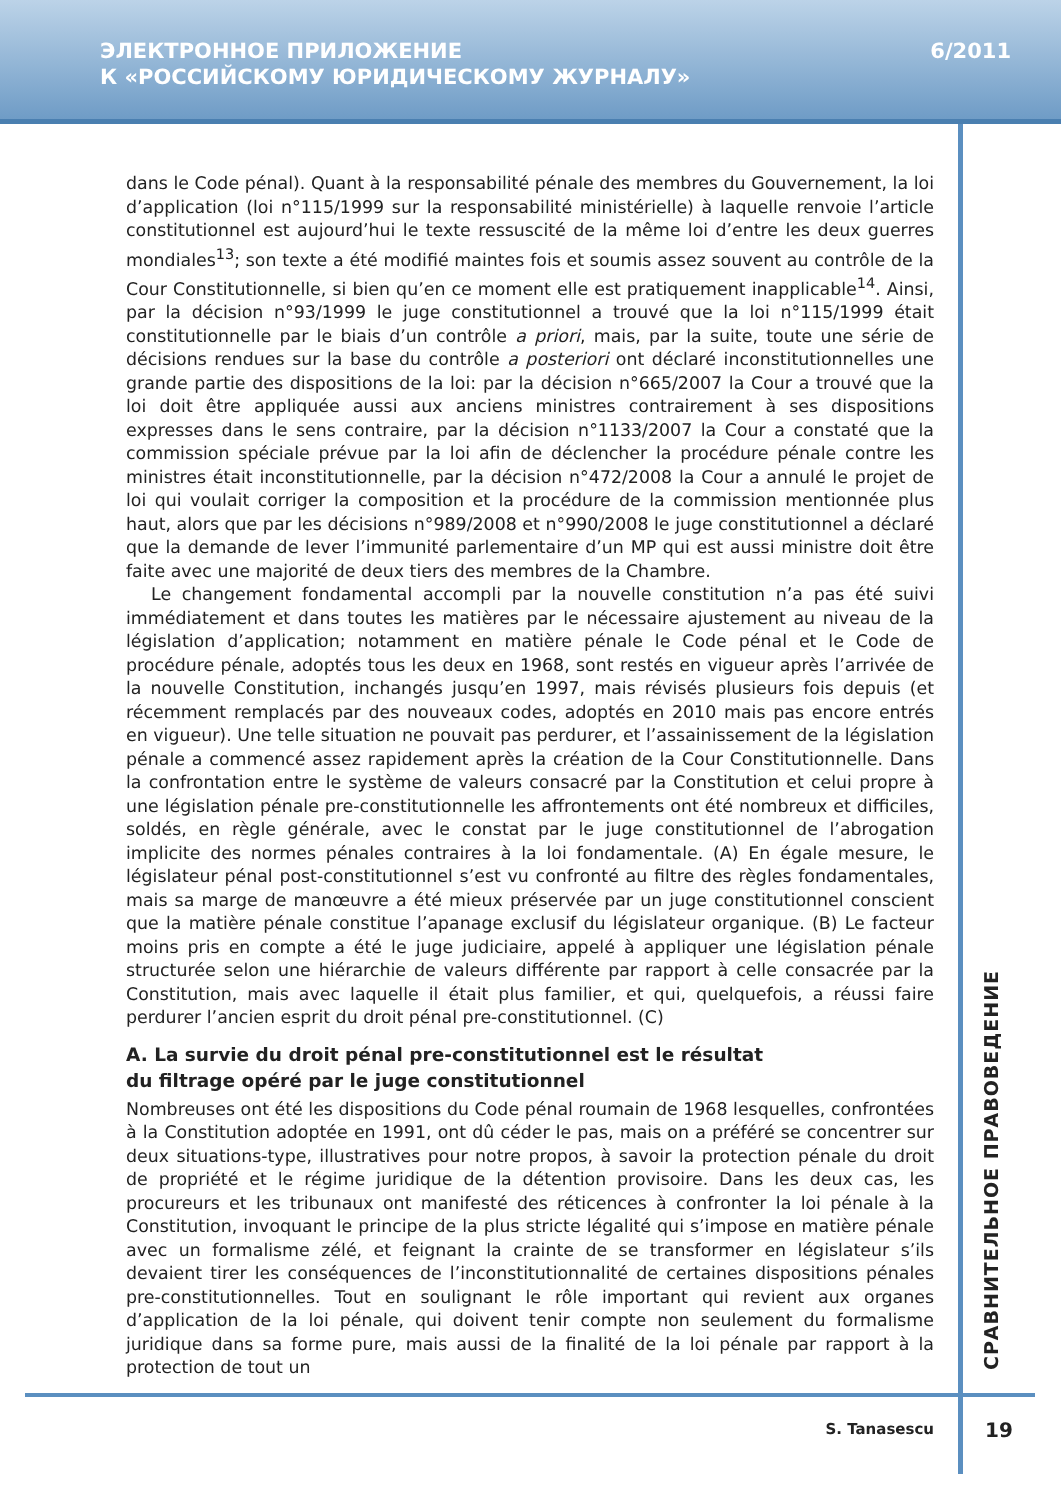ЭЛЕКТРОННОЕ ПРИЛОЖЕНИЕ
К «РОССИЙСКОМУ ЮРИДИЧЕСКОМУ ЖУРНАЛУ»
6/2011
dans le Code pénal). Quant à la responsabilité pénale des membres du Gouvernement, la loi d’application (loi n°115/1999 sur la responsabilité ministérielle) à laquelle renvoie l’article constitutionnel est aujourd’hui le texte ressuscité de la même loi d’entre les deux guerres mondiales<sup>13</sup>; son texte a été modifié maintes fois et soumis assez souvent au contrôle de la Cour Constitutionnelle, si bien qu’en ce moment elle est pratiquement inapplicable<sup>14</sup>. Ainsi, par la décision n°93/1999 le juge constitutionnel a trouvé que la loi n°115/1999 était constitutionnelle par le biais d’un contrôle a priori, mais, par la suite, toute une série de décisions rendues sur la base du contrôle a posteriori ont déclaré inconstitutionnelles une grande partie des dispositions de la loi: par la décision n°665/2007 la Cour a trouvé que la loi doit être appliquée aussi aux anciens ministres contrairement à ses dispositions expresses dans le sens contraire, par la décision n°1133/2007 la Cour a constaté que la commission spéciale prévue par la loi afin de déclencher la procédure pénale contre les ministres était inconstitutionnelle, par la décision n°472/2008 la Cour a annulé le projet de loi qui voulait corriger la composition et la procédure de la commission mentionnée plus haut, alors que par les décisions n°989/2008 et n°990/2008 le juge constitutionnel a déclaré que la demande de lever l’immunité parlementaire d’un MP qui est aussi ministre doit être faite avec une majorité de deux tiers des membres de la Chambre.
Le changement fondamental accompli par la nouvelle constitution n’a pas été suivi immédiatement et dans toutes les matières par le nécessaire ajustement au niveau de la législation d’application; notamment en matière pénale le Code pénal et le Code de procédure pénale, adoptés tous les deux en 1968, sont restés en vigueur après l’arrivée de la nouvelle Constitution, inchangés jusqu’en 1997, mais révisés plusieurs fois depuis (et récemment remplacés par des nouveaux codes, adoptés en 2010 mais pas encore entrés en vigueur). Une telle situation ne pouvait pas perdurer, et l’assainissement de la législation pénale a commencé assez rapidement après la création de la Cour Constitutionnelle. Dans la confrontation entre le système de valeurs consacré par la Constitution et celui propre à une législation pénale pre-constitutionnelle les affrontements ont été nombreux et difficiles, soldés, en règle générale, avec le constat par le juge constitutionnel de l’abrogation implicite des normes pénales contraires à la loi fondamentale. (A) En égale mesure, le législateur pénal post-constitutionnel s’est vu confronté au filtre des règles fondamentales, mais sa marge de manœuvre a été mieux préservée par un juge constitutionnel conscient que la matière pénale constitue l’apanage exclusif du législateur organique. (B) Le facteur moins pris en compte a été le juge judiciaire, appelé à appliquer une législation pénale structurée selon une hiérarchie de valeurs différente par rapport à celle consacrée par la Constitution, mais avec laquelle il était plus familier, et qui, quelquefois, a réussi faire perdurer l’ancien esprit du droit pénal pre-constitutionnel. (C)
A. La survie du droit pénal pre-constitutionnel est le résultat
du filtrage opéré par le juge constitutionnel
Nombreuses ont été les dispositions du Code pénal roumain de 1968 lesquelles, confrontées à la Constitution adoptée en 1991, ont dû céder le pas, mais on a préféré se concentrer sur deux situations-type, illustratives pour notre propos, à savoir la protection pénale du droit de propriété et le régime juridique de la détention provisoire. Dans les deux cas, les procureurs et les tribunaux ont manifesté des réticences à confronter la loi pénale à la Constitution, invoquant le principe de la plus stricte légalité qui s’impose en matière pénale avec un formalisme zélé, et feignant la crainte de se transformer en législateur s’ils devaient tirer les conséquences de l’inconstitutionnalité de certaines dispositions pénales pre-constitutionnelles. Tout en soulignant le rôle important qui revient aux organes d’application de la loi pénale, qui doivent tenir compte non seulement du formalisme juridique dans sa forme pure, mais aussi de la finalité de la loi pénale par rapport à la protection de tout un
СРАВНИТЕЛЬНОЕ ПРАВОВЕДЕНИЕ
S. Tanasescu 19